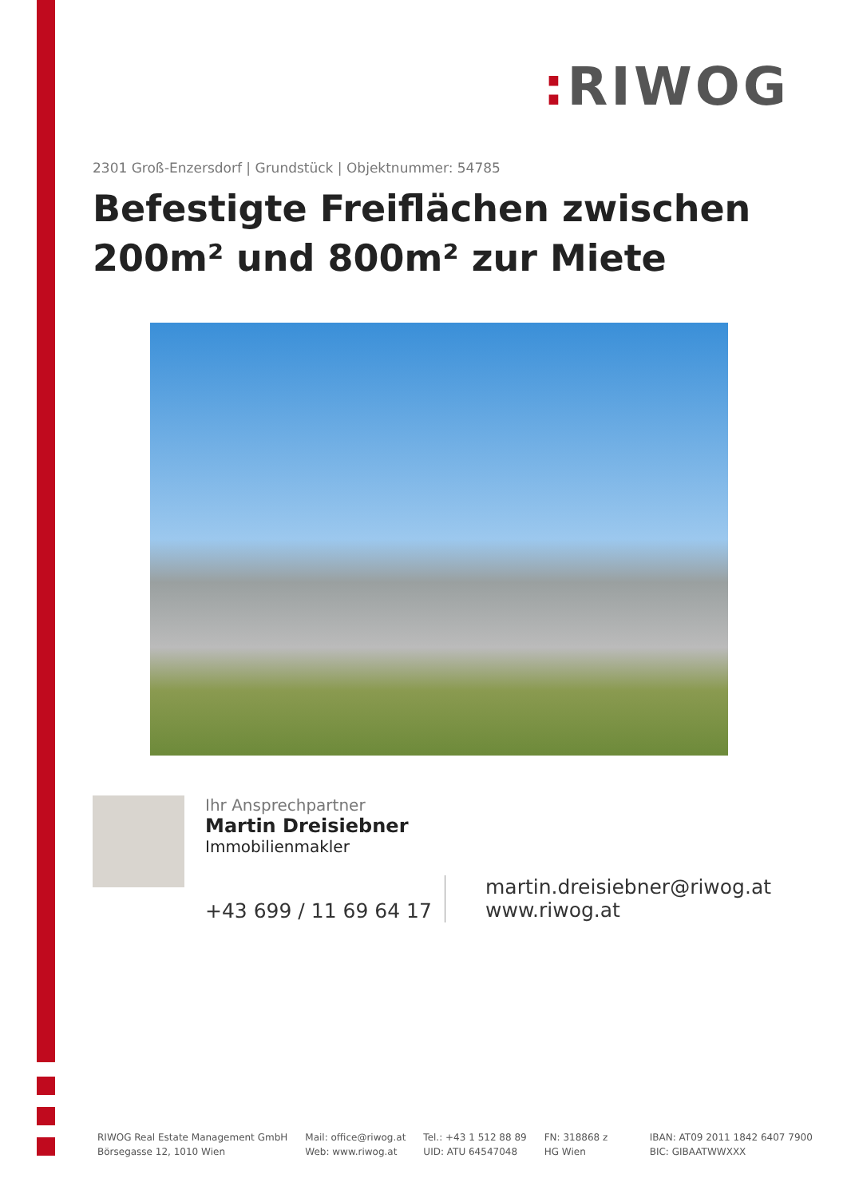: RIWOG
2301 Groß-Enzersdorf | Grundstück | Objektnummer: 54785
Befestigte Freiflächen zwischen 200m² und 800m² zur Miete
Ihr Ansprechpartner
Martin Dreisiebner
Immobilienmakler
+43 699 / 11 69 64 17
martin.dreisiebner@riwog.at
www.riwog.at
RIWOG Real Estate Management GmbH
Börsegasse 12, 1010 Wien
Mail: office@riwog.at
Web: www.riwog.at
Tel.: +43 1 512 88 89
UID: ATU 64547048
FN: 318868 z
HG Wien
IBAN: AT09 2011 1842 6407 7900
BIC: GIBAATWWXXX